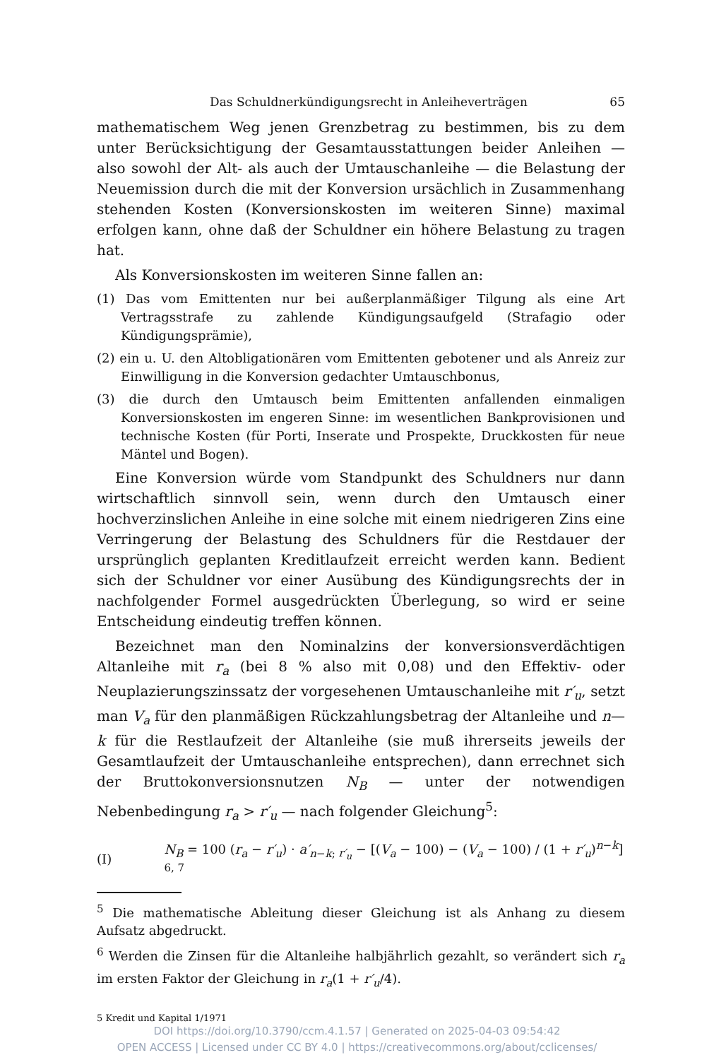Das Schuldnerkündigungsrecht in Anleiheverträgen 65
mathematischem Weg jenen Grenzbetrag zu bestimmen, bis zu dem unter Berücksichtigung der Gesamtausstattungen beider Anleihen — also sowohl der Alt- als auch der Umtauschanleihe — die Belastung der Neuemission durch die mit der Konversion ursächlich in Zusammenhang stehenden Kosten (Konversionskosten im weiteren Sinne) maximal erfolgen kann, ohne daß der Schuldner ein höhere Belastung zu tragen hat.
Als Konversionskosten im weiteren Sinne fallen an:
(1) Das vom Emittenten nur bei außerplanmäßiger Tilgung als eine Art Vertragsstrafe zu zahlende Kündigungsaufgeld (Strafagio oder Kündigungsprämie),
(2) ein u. U. den Altobligationären vom Emittenten gebotener und als Anreiz zur Einwilligung in die Konversion gedachter Umtauschbonus,
(3) die durch den Umtausch beim Emittenten anfallenden einmaligen Konversionskosten im engeren Sinne: im wesentlichen Bankprovisionen und technische Kosten (für Porti, Inserate und Prospekte, Druckkosten für neue Mäntel und Bogen).
Eine Konversion würde vom Standpunkt des Schuldners nur dann wirtschaftlich sinnvoll sein, wenn durch den Umtausch einer hochverzinslichen Anleihe in eine solche mit einem niedrigeren Zins eine Verringerung der Belastung des Schuldners für die Restdauer der ursprünglich geplanten Kreditlaufzeit erreicht werden kann. Bedient sich der Schuldner vor einer Ausübung des Kündigungsrechts der in nachfolgender Formel ausgedrückten Überlegung, so wird er seine Entscheidung eindeutig treffen können.
Bezeichnet man den Nominalzins der konversionsverdächtigen Altanleihe mit r<sub>a</sub> (bei 8 % also mit 0,08) und den Effektiv- oder Neuplazierungszinssatz der vorgesehenen Umtauschanleihe mit r′<sub>u</sub>, setzt man V<sub>a</sub> für den planmäßigen Rückzahlungsbetrag der Altanleihe und n—k für die Restlaufzeit der Altanleihe (sie muß ihrerseits jeweils der Gesamtlaufzeit der Umtauschanleihe entsprechen), dann errechnet sich der Bruttokonversionsnutzen N<sub>B</sub> — unter der notwendigen Nebenbedingung r<sub>a</sub> > r′<sub>u</sub> — nach folgender Gleichung<sup>5</sup>:
(I) N<sub>B</sub> = 100 (r<sub>a</sub> − r′<sub>u</sub>) · a′<sub>n−k; r′<sub>u</sub></sub> − [(V<sub>a</sub> − 100) − (V<sub>a</sub> − 100) / (1 + r′<sub>u</sub>)<sup>n−k</sup>] <sup>6, 7</sup>
<sup>5</sup> Die mathematische Ableitung dieser Gleichung ist als Anhang zu diesem Aufsatz abgedruckt.
<sup>6</sup> Werden die Zinsen für die Altanleihe halbjährlich gezahlt, so verändert sich r<sub>a</sub> im ersten Faktor der Gleichung in r<sub>a</sub>(1 + r′<sub>u</sub>/4).
5 Kredit und Kapital 1/1971
DOI https://doi.org/10.3790/ccm.4.1.57 | Generated on 2025-04-03 09:54:42
OPEN ACCESS | Licensed under CC BY 4.0 | https://creativecommons.org/about/cclicenses/